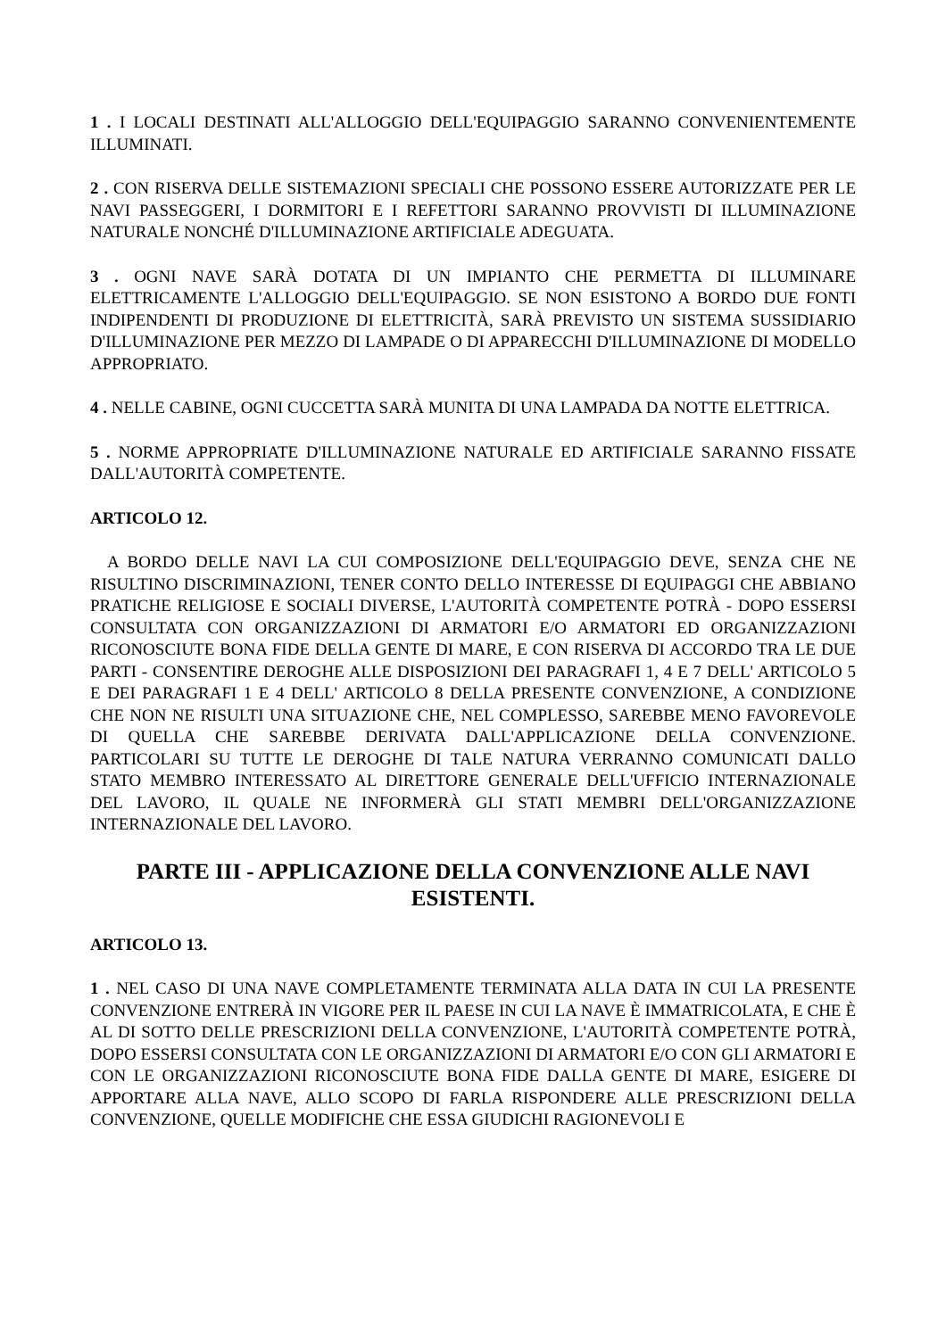1 . I LOCALI DESTINATI ALL'ALLOGGIO DELL'EQUIPAGGIO SARANNO CONVENIENTEMENTE ILLUMINATI.
2 . CON RISERVA DELLE SISTEMAZIONI SPECIALI CHE POSSONO ESSERE AUTORIZZATE PER LE NAVI PASSEGGERI, I DORMITORI E I REFETTORI SARANNO PROVVISTI DI ILLUMINAZIONE NATURALE NONCHÉ D'ILLUMINAZIONE ARTIFICIALE ADEGUATA.
3 . OGNI NAVE SARÀ DOTATA DI UN IMPIANTO CHE PERMETTA DI ILLUMINARE ELETTRICAMENTE L'ALLOGGIO DELL'EQUIPAGGIO. SE NON ESISTONO A BORDO DUE FONTI INDIPENDENTI DI PRODUZIONE DI ELETTRICITÀ, SARÀ PREVISTO UN SISTEMA SUSSIDIARIO D'ILLUMINAZIONE PER MEZZO DI LAMPADE O DI APPARECCHI D'ILLUMINAZIONE DI MODELLO APPROPRIATO.
4 . NELLE CABINE, OGNI CUCCETTA SARÀ MUNITA DI UNA LAMPADA DA NOTTE ELETTRICA.
5 . NORME APPROPRIATE D'ILLUMINAZIONE NATURALE ED ARTIFICIALE SARANNO FISSATE DALL'AUTORITÀ COMPETENTE.
ARTICOLO 12.
A BORDO DELLE NAVI LA CUI COMPOSIZIONE DELL'EQUIPAGGIO DEVE, SENZA CHE NE RISULTINO DISCRIMINAZIONI, TENER CONTO DELLO INTERESSE DI EQUIPAGGI CHE ABBIANO PRATICHE RELIGIOSE E SOCIALI DIVERSE, L'AUTORITÀ COMPETENTE POTRÀ - DOPO ESSERSI CONSULTATA CON ORGANIZZAZIONI DI ARMATORI E/O ARMATORI ED ORGANIZZAZIONI RICONOSCIUTE BONA FIDE DELLA GENTE DI MARE, E CON RISERVA DI ACCORDO TRA LE DUE PARTI - CONSENTIRE DEROGHE ALLE DISPOSIZIONI DEI PARAGRAFI 1, 4 E 7 DELL' ARTICOLO 5 E DEI PARAGRAFI 1 E 4 DELL' ARTICOLO 8 DELLA PRESENTE CONVENZIONE, A CONDIZIONE CHE NON NE RISULTI UNA SITUAZIONE CHE, NEL COMPLESSO, SAREBBE MENO FAVOREVOLE DI QUELLA CHE SAREBBE DERIVATA DALL'APPLICAZIONE DELLA CONVENZIONE. PARTICOLARI SU TUTTE LE DEROGHE DI TALE NATURA VERRANNO COMUNICATI DALLO STATO MEMBRO INTERESSATO AL DIRETTORE GENERALE DELL'UFFICIO INTERNAZIONALE DEL LAVORO, IL QUALE NE INFORMERÀ GLI STATI MEMBRI DELL'ORGANIZZAZIONE INTERNAZIONALE DEL LAVORO.
PARTE III - APPLICAZIONE DELLA CONVENZIONE ALLE NAVI ESISTENTI.
ARTICOLO 13.
1 . NEL CASO DI UNA NAVE COMPLETAMENTE TERMINATA ALLA DATA IN CUI LA PRESENTE CONVENZIONE ENTRERÀ IN VIGORE PER IL PAESE IN CUI LA NAVE È IMMATRICOLATA, E CHE È AL DI SOTTO DELLE PRESCRIZIONI DELLA CONVENZIONE, L'AUTORITÀ COMPETENTE POTRÀ, DOPO ESSERSI CONSULTATA CON LE ORGANIZZAZIONI DI ARMATORI E/O CON GLI ARMATORI E CON LE ORGANIZZAZIONI RICONOSCIUTE BONA FIDE DALLA GENTE DI MARE, ESIGERE DI APPORTARE ALLA NAVE, ALLO SCOPO DI FARLA RISPONDERE ALLE PRESCRIZIONI DELLA CONVENZIONE, QUELLE MODIFICHE CHE ESSA GIUDICHI RAGIONEVOLI E